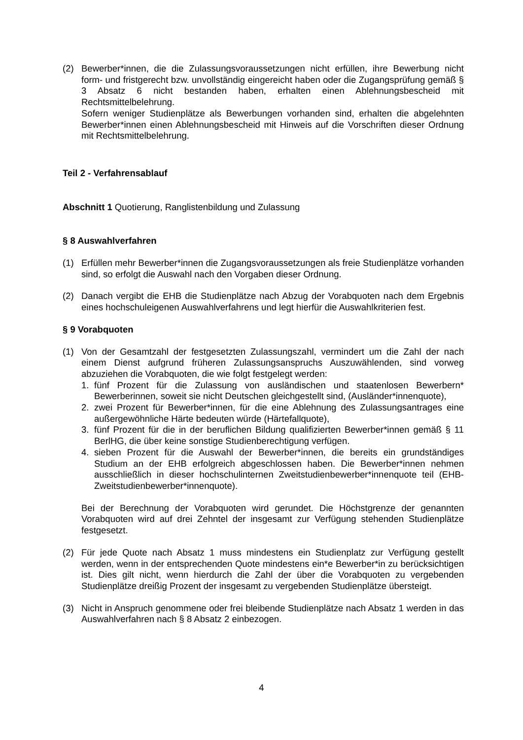(2) Bewerber*innen, die die Zulassungsvoraussetzungen nicht erfüllen, ihre Bewerbung nicht form- und fristgerecht bzw. unvollständig eingereicht haben oder die Zugangsprüfung gemäß § 3 Absatz 6 nicht bestanden haben, erhalten einen Ablehnungsbescheid mit Rechtsmittelbelehrung.
Sofern weniger Studienplätze als Bewerbungen vorhanden sind, erhalten die abgelehnten Bewerber*innen einen Ablehnungsbescheid mit Hinweis auf die Vorschriften dieser Ordnung mit Rechtsmittelbelehrung.
Teil 2 - Verfahrensablauf
Abschnitt 1 Quotierung, Ranglistenbildung und Zulassung
§ 8 Auswahlverfahren
(1) Erfüllen mehr Bewerber*innen die Zugangsvoraussetzungen als freie Studienplätze vorhanden sind, so erfolgt die Auswahl nach den Vorgaben dieser Ordnung.
(2) Danach vergibt die EHB die Studienplätze nach Abzug der Vorabquoten nach dem Ergebnis eines hochschuleigenen Auswahlverfahrens und legt hierfür die Auswahlkriterien fest.
§ 9 Vorabquoten
(1) Von der Gesamtzahl der festgesetzten Zulassungszahl, vermindert um die Zahl der nach einem Dienst aufgrund früheren Zulassungsanspruchs Auszuwählenden, sind vorweg abzuziehen die Vorabquoten, die wie folgt festgelegt werden:
1. fünf Prozent für die Zulassung von ausländischen und staatenlosen Bewerbern* Bewerberinnen, soweit sie nicht Deutschen gleichgestellt sind, (Ausländer*innenquote),
2. zwei Prozent für Bewerber*innen, für die eine Ablehnung des Zulassungsantrages eine außergewöhnliche Härte bedeuten würde (Härtefallquote),
3. fünf Prozent für die in der beruflichen Bildung qualifizierten Bewerber*innen gemäß § 11 BerlHG, die über keine sonstige Studienberechtigung verfügen.
4. sieben Prozent für die Auswahl der Bewerber*innen, die bereits ein grundständiges Studium an der EHB erfolgreich abgeschlossen haben. Die Bewerber*innen nehmen ausschließlich in dieser hochschulinternen Zweitstudienbewerber*innenquote teil (EHB-Zweitstudienbewerber*innenquote).
Bei der Berechnung der Vorabquoten wird gerundet. Die Höchstgrenze der genannten Vorabquoten wird auf drei Zehntel der insgesamt zur Verfügung stehenden Studienplätze festgesetzt.
(2) Für jede Quote nach Absatz 1 muss mindestens ein Studienplatz zur Verfügung gestellt werden, wenn in der entsprechenden Quote mindestens ein*e Bewerber*in zu berücksichtigen ist. Dies gilt nicht, wenn hierdurch die Zahl der über die Vorabquoten zu vergebenden Studienplätze dreißig Prozent der insgesamt zu vergebenden Studienplätze übersteigt.
(3) Nicht in Anspruch genommene oder frei bleibende Studienplätze nach Absatz 1 werden in das Auswahlverfahren nach § 8 Absatz 2 einbezogen.
4